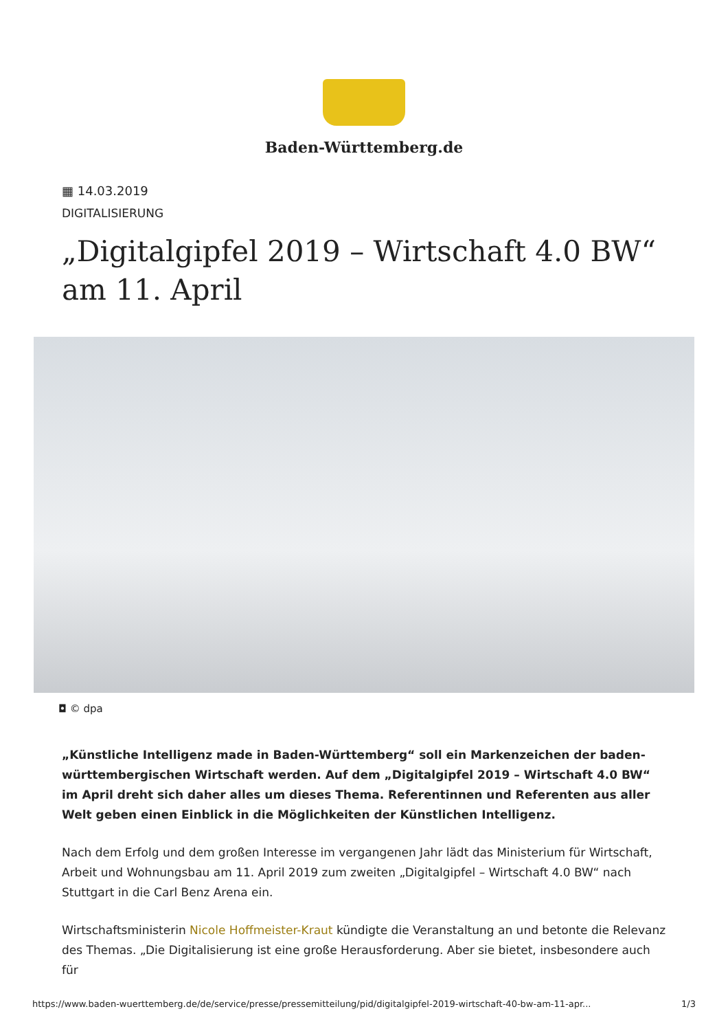Baden-Württemberg.de
▦ 14.03.2019
DIGITALISIERUNG
„Digitalgipfel 2019 – Wirtschaft 4.0 BW“ am 11. April
◘ © dpa
„Künstliche Intelligenz made in Baden-Württemberg“ soll ein Markenzeichen der baden-württembergischen Wirtschaft werden. Auf dem „Digitalgipfel 2019 – Wirtschaft 4.0 BW“ im April dreht sich daher alles um dieses Thema. Referentinnen und Referenten aus aller Welt geben einen Einblick in die Möglichkeiten der Künstlichen Intelligenz.
Nach dem Erfolg und dem großen Interesse im vergangenen Jahr lädt das Ministerium für Wirtschaft, Arbeit und Wohnungsbau am 11. April 2019 zum zweiten „Digitalgipfel – Wirtschaft 4.0 BW“ nach Stuttgart in die Carl Benz Arena ein.
Wirtschaftsministerin Nicole Hoffmeister-Kraut kündigte die Veranstaltung an und betonte die Relevanz des Themas. „Die Digitalisierung ist eine große Herausforderung. Aber sie bietet, insbesondere auch für
https://www.baden-wuerttemberg.de/de/service/presse/pressemitteilung/pid/digitalgipfel-2019-wirtschaft-40-bw-am-11-apr... 1/3